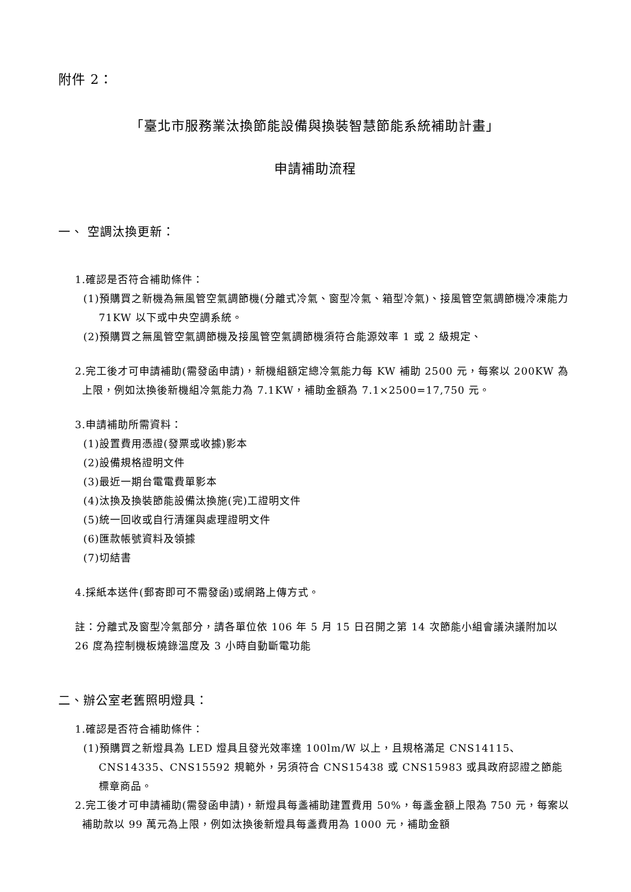附件 2：
「臺北市服務業汰換節能設備與換裝智慧節能系統補助計畫」
申請補助流程
一、 空調汰換更新：
1.確認是否符合補助條件：
(1)預購買之新機為無風管空氣調節機(分離式冷氣、窗型冷氣、箱型冷氣)、接風管空氣調節機冷凍能力 71KW 以下或中央空調系統。
(2)預購買之無風管空氣調節機及接風管空氣調節機須符合能源效率 1 或 2 級規定、
2.完工後才可申請補助(需發函申請)，新機組額定總冷氣能力每 KW 補助 2500 元，每案以 200KW 為上限，例如汰換後新機組冷氣能力為 7.1KW，補助金額為 7.1×2500=17,750 元。
3.申請補助所需資料：
(1)設置費用憑證(發票或收據)影本
(2)設備規格證明文件
(3)最近一期台電電費單影本
(4)汰換及換裝節能設備汰換施(完)工證明文件
(5)統一回收或自行清運與處理證明文件
(6)匯款帳號資料及領據
(7)切結書
4.採紙本送件(郵寄即可不需發函)或網路上傳方式。
註：分離式及窗型冷氣部分，請各單位依 106 年 5 月 15 日召開之第 14 次節能小組會議決議附加以 26 度為控制機板燒錄溫度及 3 小時自動斷電功能
二、辦公室老舊照明燈具：
1.確認是否符合補助條件：
(1)預購買之新燈具為 LED 燈具且發光效率達 100lm/W 以上，且規格滿足 CNS14115、CNS14335、CNS15592 規範外，另須符合 CNS15438 或 CNS15983 或具政府認證之節能標章商品。
2.完工後才可申請補助(需發函申請)，新燈具每盞補助建置費用 50%，每盞金額上限為 750 元，每案以補助款以 99 萬元為上限，例如汰換後新燈具每盞費用為 1000 元，補助金額